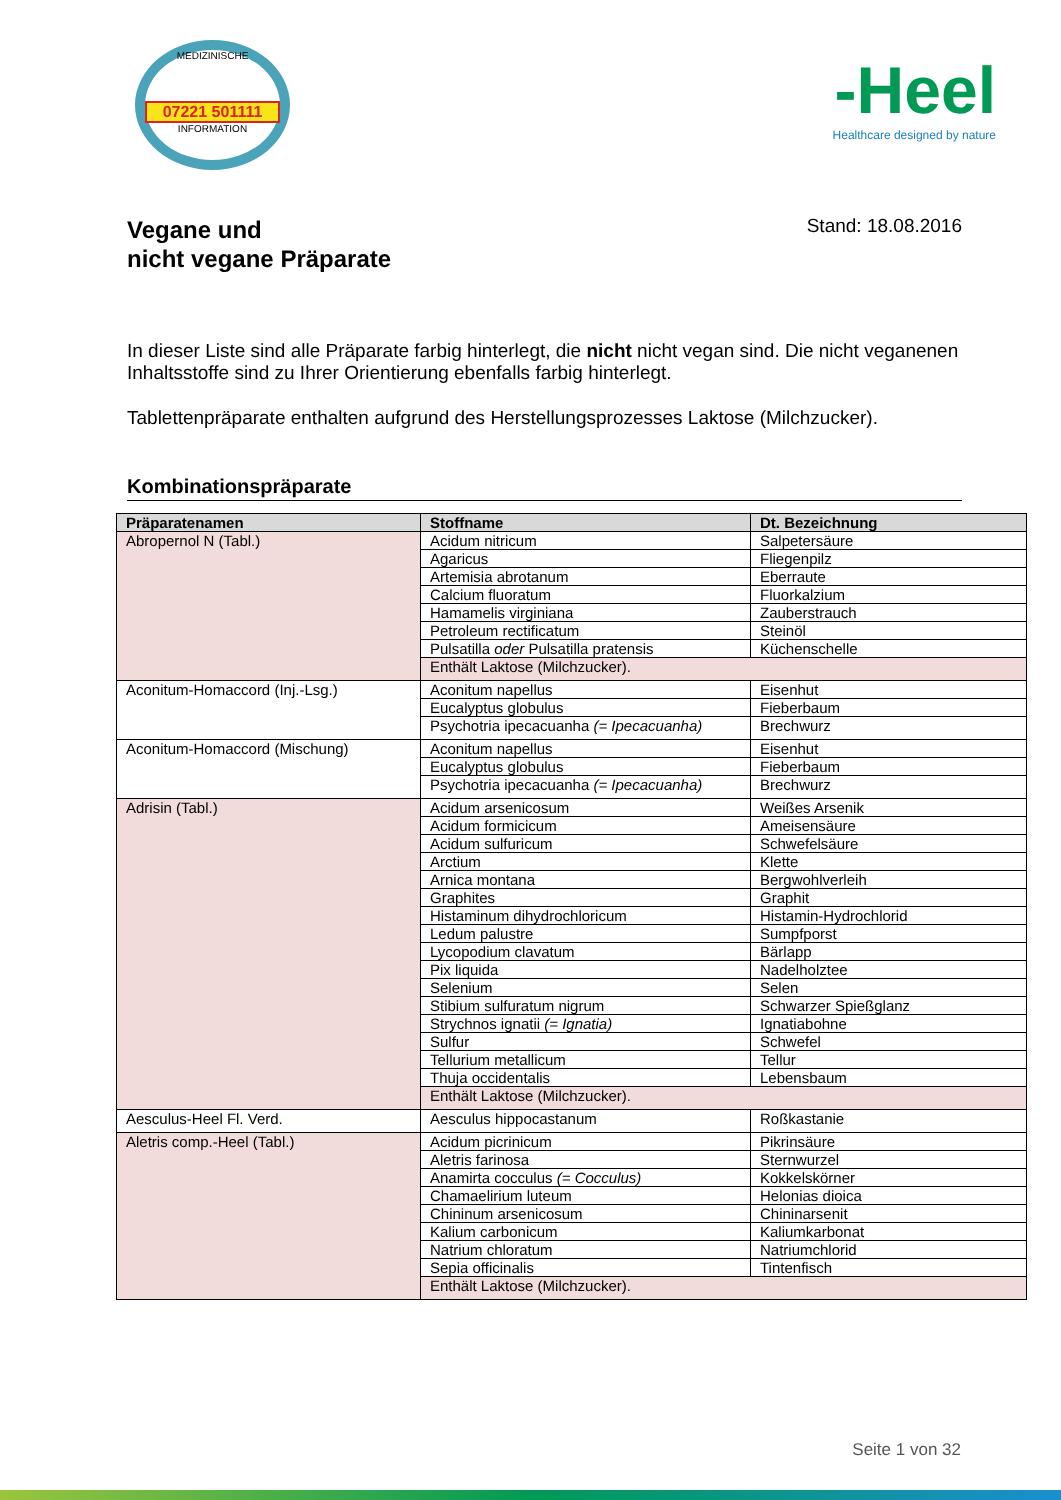MEDIZINISCHE
07221 501111
INFORMATION
-Heel
Healthcare designed by nature
Vegane und
nicht vegane Präparate
Stand: 18.08.2016
In dieser Liste sind alle Präparate farbig hinterlegt, die nicht nicht vegan sind. Die nicht veganenen Inhaltsstoffe sind zu Ihrer Orientierung ebenfalls farbig hinterlegt.
Tablettenpräparate enthalten aufgrund des Herstellungsprozesses Laktose (Milchzucker).
Kombinationspräparate
| Präparatenamen | Stoffname | Dt. Bezeichnung |
| --- | --- | --- |
| Abropernol N (Tabl.) | Acidum nitricum | Salpetersäure |
| | Agaricus | Fliegenpilz |
| | Artemisia abrotanum | Eberraute |
| | Calcium fluoratum | Fluorkalzium |
| | Hamamelis virginiana | Zauberstrauch |
| | Petroleum rectificatum | Steinöl |
| | Pulsatilla oder Pulsatilla pratensis | Küchenschelle |
| | Enthält Laktose (Milchzucker). | |
| Aconitum-Homaccord (Inj.-Lsg.) | Aconitum napellus | Eisenhut |
| | Eucalyptus globulus | Fieberbaum |
| | Psychotria ipecacuanha (= Ipecacuanha) | Brechwurz |
| Aconitum-Homaccord (Mischung) | Aconitum napellus | Eisenhut |
| | Eucalyptus globulus | Fieberbaum |
| | Psychotria ipecacuanha (= Ipecacuanha) | Brechwurz |
| Adrisin (Tabl.) | Acidum arsenicosum | Weißes Arsenik |
| | Acidum formicicum | Ameisensäure |
| | Acidum sulfuricum | Schwefelsäure |
| | Arctium | Klette |
| | Arnica montana | Bergwohlverleih |
| | Graphites | Graphit |
| | Histaminum dihydrochloricum | Histamin-Hydrochlorid |
| | Ledum palustre | Sumpfporst |
| | Lycopodium clavatum | Bärlapp |
| | Pix liquida | Nadelholztee |
| | Selenium | Selen |
| | Stibium sulfuratum nigrum | Schwarzer Spießglanz |
| | Strychnos ignatii (= Ignatia) | Ignatiabohne |
| | Sulfur | Schwefel |
| | Tellurium metallicum | Tellur |
| | Thuja occidentalis | Lebensbaum |
| | Enthält Laktose (Milchzucker). | |
| Aesculus-Heel Fl. Verd. | Aesculus hippocastanum | Roßkastanie |
| Aletris comp.-Heel (Tabl.) | Acidum picrinicum | Pikrinsäure |
| | Aletris farinosa | Sternwurzel |
| | Anamirta cocculus (= Cocculus) | Kokkelskörner |
| | Chamaelirium luteum | Helonias dioica |
| | Chininum arsenicosum | Chininarsenit |
| | Kalium carbonicum | Kaliumkarbonat |
| | Natrium chloratum | Natriumchlorid |
| | Sepia officinalis | Tintenfisch |
| | Enthält Laktose (Milchzucker). | |
Seite 1 von 32